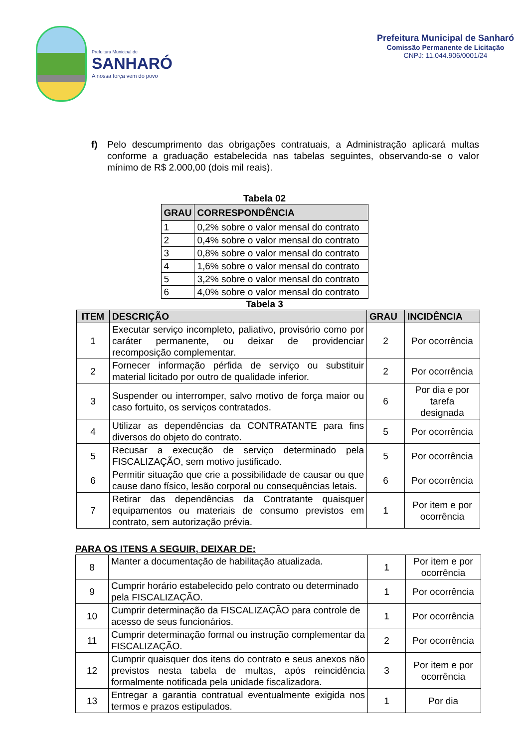Prefeitura Municipal de
SANHARÓ
A nossa força vem do povo
Prefeitura Municipal de Sanharó
Comissão Permanente de Licitação
CNPJ: 11.044.906/0001/24
f) Pelo descumprimento das obrigações contratuais, a Administração aplicará multas conforme a graduação estabelecida nas tabelas seguintes, observando-se o valor mínimo de R$ 2.000,00 (dois mil reais).
Tabela 02
| GRAU | CORRESPONDÊNCIA |
| --- | --- |
| 1 | 0,2% sobre o valor mensal do contrato |
| 2 | 0,4% sobre o valor mensal do contrato |
| 3 | 0,8% sobre o valor mensal do contrato |
| 4 | 1,6% sobre o valor mensal do contrato |
| 5 | 3,2% sobre o valor mensal do contrato |
| 6 | 4,0% sobre o valor mensal do contrato |
Tabela 3
| ITEM | DESCRIÇÃO | GRAU | INCIDÊNCIA |
| --- | --- | --- | --- |
| 1 | Executar serviço incompleto, paliativo, provisório como por caráter permanente, ou deixar de providenciar recomposição complementar. | 2 | Por ocorrência |
| 2 | Fornecer informação pérfida de serviço ou substituir material licitado por outro de qualidade inferior. | 2 | Por ocorrência |
| 3 | Suspender ou interromper, salvo motivo de força maior ou caso fortuito, os serviços contratados. | 6 | Por dia e por tarefa designada |
| 4 | Utilizar as dependências da CONTRATANTE para fins diversos do objeto do contrato. | 5 | Por ocorrência |
| 5 | Recusar a execução de serviço determinado pela FISCALIZAÇÃO, sem motivo justificado. | 5 | Por ocorrência |
| 6 | Permitir situação que crie a possibilidade de causar ou que cause dano físico, lesão corporal ou consequências letais. | 6 | Por ocorrência |
| 7 | Retirar das dependências da Contratante quaisquer equipamentos ou materiais de consumo previstos em contrato, sem autorização prévia. | 1 | Por item e por ocorrência |
PARA OS ITENS A SEGUIR, DEIXAR DE:
| 8 | Manter a documentação de habilitação atualizada. | 1 | Por item e por ocorrência |
| 9 | Cumprir horário estabelecido pelo contrato ou determinado pela FISCALIZAÇÃO. | 1 | Por ocorrência |
| 10 | Cumprir determinação da FISCALIZAÇÃO para controle de acesso de seus funcionários. | 1 | Por ocorrência |
| 11 | Cumprir determinação formal ou instrução complementar da FISCALIZAÇÃO. | 2 | Por ocorrência |
| 12 | Cumprir quaisquer dos itens do contrato e seus anexos não previstos nesta tabela de multas, após reincidência formalmente notificada pela unidade fiscalizadora. | 3 | Por item e por ocorrência |
| 13 | Entregar a garantia contratual eventualmente exigida nos termos e prazos estipulados. | 1 | Por dia |